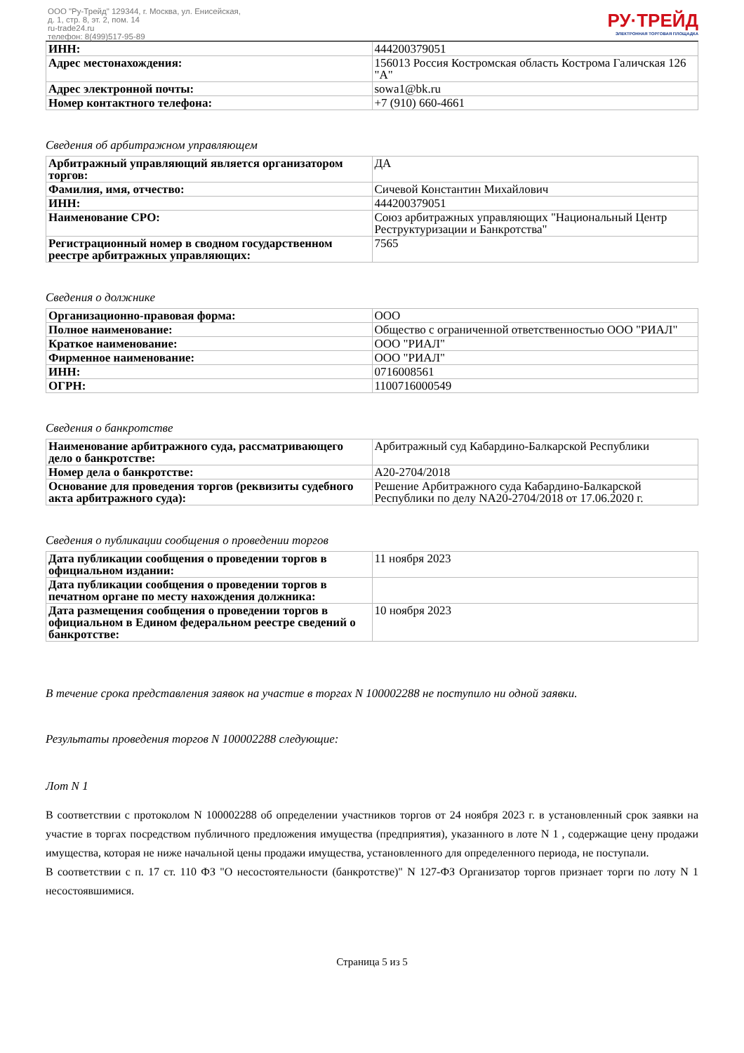ООО "Ру-Трейд" 129344, г. Москва, ул. Енисейская,
д. 1, стр. 8, эт. 2, пом. 14
ru-trade24.ru
телефон: 8(499)517-95-89
РУ·ТРЕЙД
ЭЛЕКТРОННАЯ ТОРГОВАЯ ПЛОЩАДКА
| ИНН: | 444200379051 |
| Адрес местонахождения: | 156013 Россия Костромская область Кострома Галичская 126 "А" |
| Адрес электронной почты: | sowa1@bk.ru |
| Номер контактного телефона: | +7 (910) 660-4661 |
Сведения об арбитражном управляющем
| Арбитражный управляющий является организатором торгов: | ДА |
| Фамилия, имя, отчество: | Сичевой Константин Михайлович |
| ИНН: | 444200379051 |
| Наименование СРО: | Союз арбитражных управляющих "Национальный Центр Реструктуризации и Банкротства" |
| Регистрационный номер в сводном государственном реестре арбитражных управляющих: | 7565 |
Сведения о должнике
| Организационно-правовая форма: | ООО |
| Полное наименование: | Общество с ограниченной ответственностью ООО "РИАЛ" |
| Краткое наименование: | ООО "РИАЛ" |
| Фирменное наименование: | ООО "РИАЛ" |
| ИНН: | 0716008561 |
| ОГРН: | 1100716000549 |
Сведения о банкротстве
| Наименование арбитражного суда, рассматривающего дело о банкротстве: | Арбитражный суд Кабардино-Балкарской Республики |
| Номер дела о банкротстве: | А20-2704/2018 |
| Основание для проведения торгов (реквизиты судебного акта арбитражного суда): | Решение Арбитражного суда Кабардино-Балкарской Республики по делу NА20-2704/2018 от 17.06.2020 г. |
Сведения о публикации сообщения о проведении торгов
| Дата публикации сообщения о проведении торгов в официальном издании: | 11 ноября 2023 |
| Дата публикации сообщения о проведении торгов в печатном органе по месту нахождения должника: | |
| Дата размещения сообщения о проведении торгов в официальном в Едином федеральном реестре сведений о банкротстве: | 10 ноября 2023 |
В течение срока представления заявок на участие в торгах N 100002288 не поступило ни одной заявки.
Результаты проведения торгов N 100002288 следующие:
Лот N 1
В соответствии с протоколом N 100002288 об определении участников торгов от 24 ноября 2023 г. в установленный срок заявки на участие в торгах посредством публичного предложения имущества (предприятия), указанного в лоте N 1 , содержащие цену продажи имущества, которая не ниже начальной цены продажи имущества, установленного для определенного периода, не поступали.
В соответствии с п. 17 ст. 110 ФЗ "О несостоятельности (банкротстве)" N 127-ФЗ Организатор торгов признает торги по лоту N 1 несостоявшимися.
Страница 5 из 5